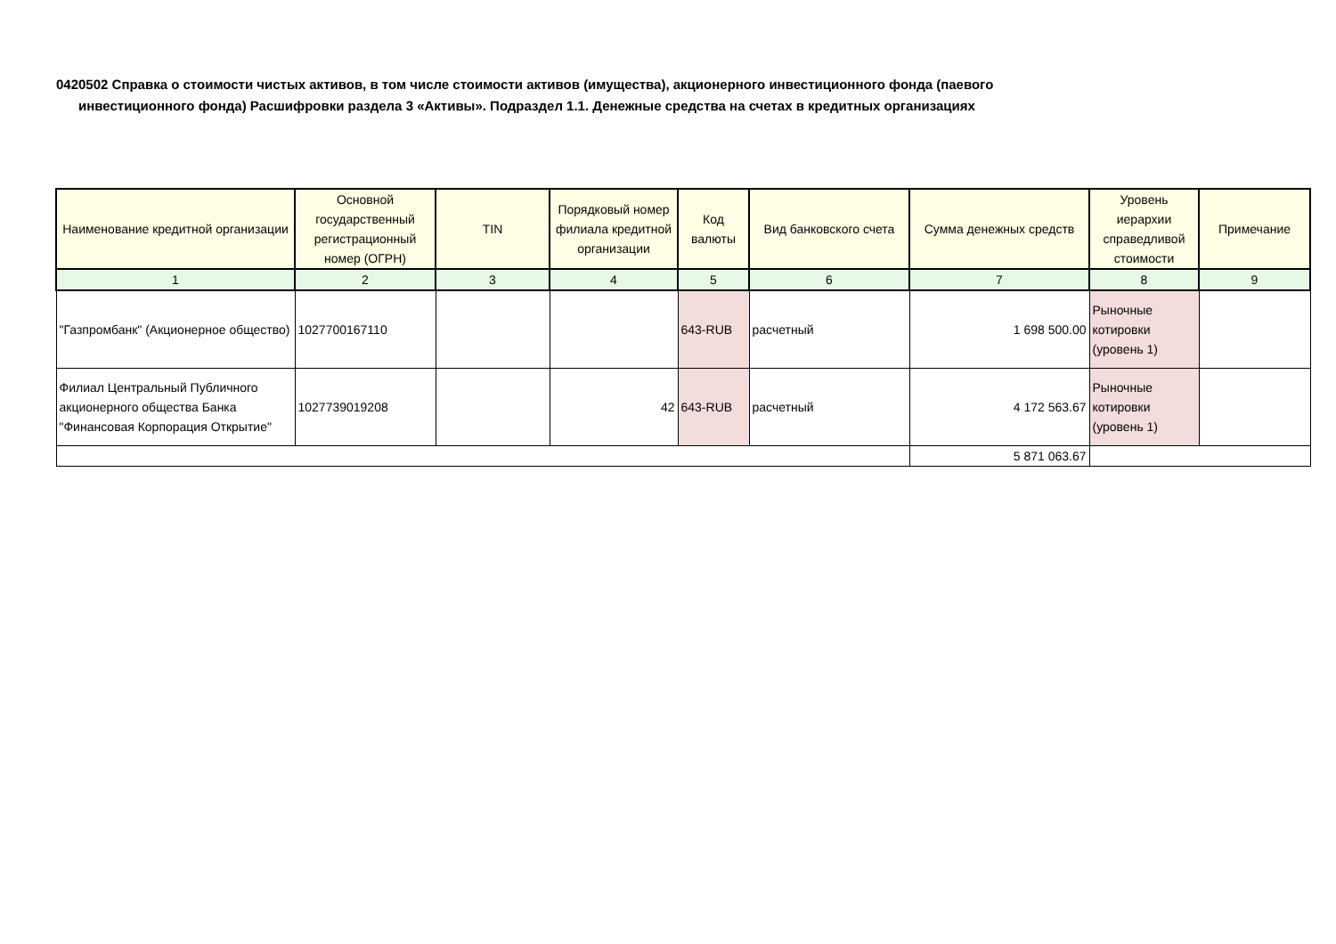0420502 Справка о стоимости чистых активов, в том числе стоимости активов (имущества), акционерного инвестиционного фонда (паевого
инвестиционного фонда) Расшифровки раздела 3 «Активы». Подраздел 1.1. Денежные средства на счетах в кредитных организациях
| Наименование кредитной организации | Основной государственный регистрационный номер (ОГРН) | TIN | Порядковый номер филиала кредитной организации | Код валюты | Вид банковского счета | Сумма денежных средств | Уровень иерархии справедливой стоимости | Примечание |
| --- | --- | --- | --- | --- | --- | --- | --- | --- |
| 1 | 2 | 3 | 4 | 5 | 6 | 7 | 8 | 9 |
| "Газпромбанк" (Акционерное общество) | 1027700167110 | | | 643-RUB | расчетный | 1 698 500.00 | Рыночные котировки (уровень 1) | |
| Филиал Центральный Публичного акционерного общества Банка "Финансовая Корпорация Открытие" | 1027739019208 | | 42 | 643-RUB | расчетный | 4 172 563.67 | Рыночные котировки (уровень 1) | |
| | | | | | | 5 871 063.67 | | |